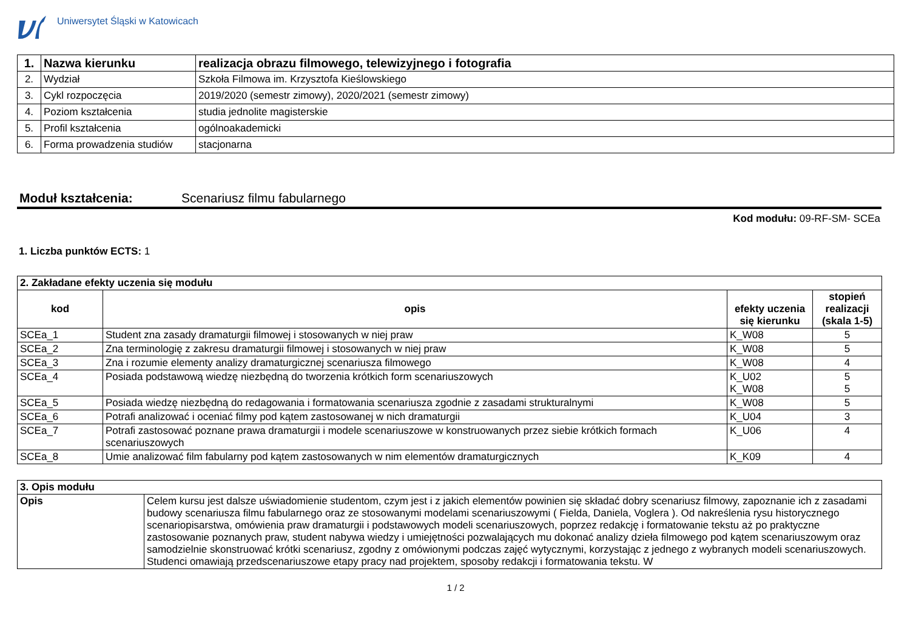Uniwersytet Śląski w Katowicach
| 1. | Nazwa kierunku | realizacja obrazu filmowego, telewizyjnego i fotografia |
| 2. | Wydział | Szkoła Filmowa im. Krzysztofa Kieślowskiego |
| 3. | Cykl rozpoczęcia | 2019/2020 (semestr zimowy), 2020/2021 (semestr zimowy) |
| 4. | Poziom kształcenia | studia jednolite magisterskie |
| 5. | Profil kształcenia | ogólnoakademicki |
| 6. | Forma prowadzenia studiów | stacjonarna |
Moduł kształcenia: Scenariusz filmu fabularnego
Kod modułu: 09-RF-SM- SCEa
1. Liczba punktów ECTS: 1
| 2. Zakładane efekty uczenia się modułu | | | |
| kod | opis | efekty uczenia się kierunku | stopień realizacji (skala 1-5) |
| SCEa_1 | Student zna zasady dramaturgii filmowej i stosowanych w niej praw | K_W08 | 5 |
| SCEa_2 | Zna terminologię z zakresu dramaturgii filmowej i stosowanych w niej praw | K_W08 | 5 |
| SCEa_3 | Zna i rozumie elementy analizy dramaturgicznej scenariusza filmowego | K_W08 | 4 |
| SCEa_4 | Posiada podstawową wiedzę niezbędną do tworzenia krótkich form scenariuszowych | K_U02 K_W08 | 5 5 |
| SCEa_5 | Posiada wiedzę niezbędną do redagowania i formatowania scenariusza zgodnie z zasadami strukturalnymi | K_W08 | 5 |
| SCEa_6 | Potrafi analizować i oceniać filmy pod kątem zastosowanej w nich dramaturgii | K_U04 | 3 |
| SCEa_7 | Potrafi zastosować poznane prawa dramaturgii i modele scenariuszowe w konstruowanych przez siebie krótkich formach scenariuszowych | K_U06 | 4 |
| SCEa_8 | Umie analizować film fabularny pod kątem zastosowanych w nim elementów dramaturgicznych | K_K09 | 4 |
| 3. Opis modułu | |
| Opis | Celem kursu jest dalsze uświadomienie studentom, czym jest i z jakich elementów powinien się składać dobry scenariusz filmowy, zapoznanie ich z zasadami budowy scenariusza filmu fabularnego oraz ze stosowanymi modelami scenariuszowymi ( Fielda, Daniela, Voglera ). Od nakreślenia rysu historycznego scenariopisarstwa, omówienia praw dramaturgii i podstawowych modeli scenariuszowych, poprzez redakcję i formatowanie tekstu aż po praktyczne zastosowanie poznanych praw, student nabywa wiedzy i umiejętności pozwalających mu dokonać analizy dzieła filmowego pod kątem scenariuszowym oraz samodzielnie skonstruować krótki scenariusz, zgodny z omówionymi podczas zajęć wytycznymi, korzystając z jednego z wybranych modeli scenariuszowych. Studenci omawiają przedscenariuszowe etapy pracy nad projektem, sposoby redakcji i formatowania tekstu. W |
1 / 2